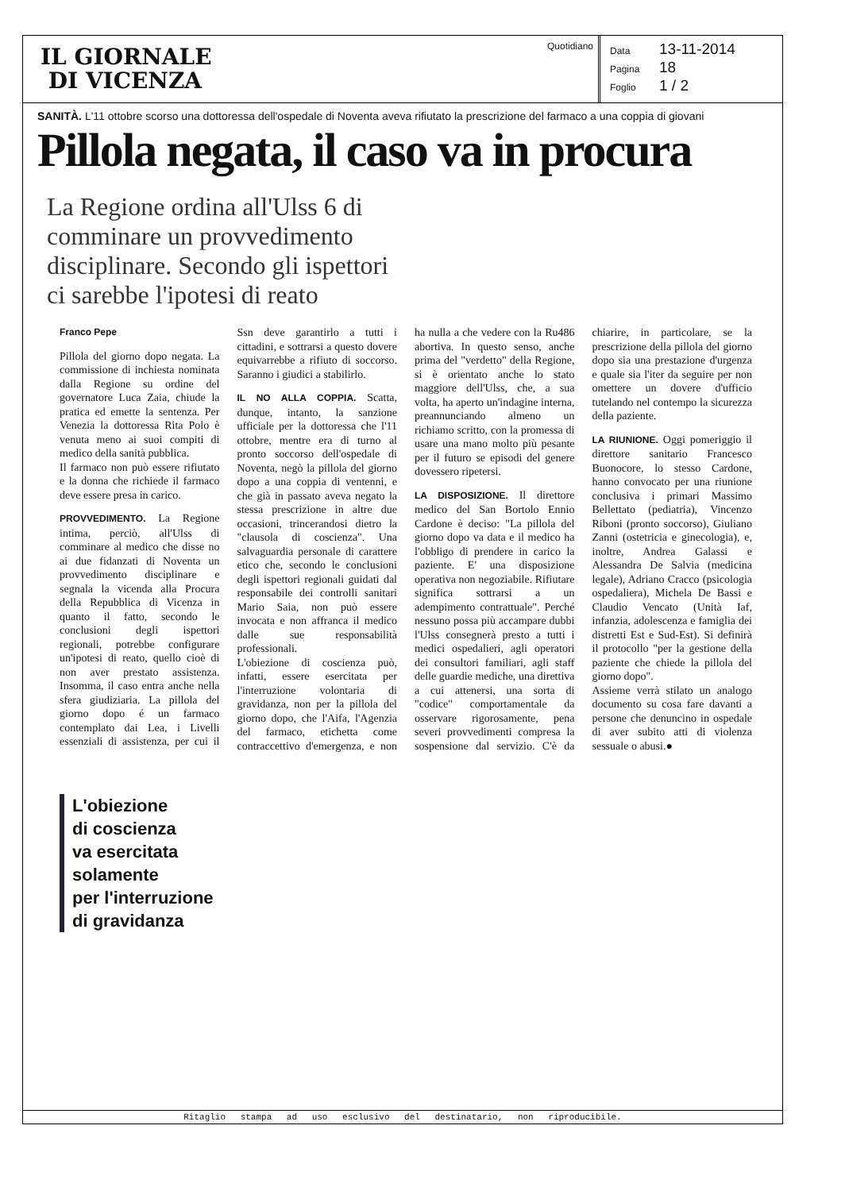IL GIORNALE
DI VICENZA
Quotidiano
Data 13-11-2014
Pagina 18
Foglio 1 / 2
SANITÀ. L'11 ottobre scorso una dottoressa dell'ospedale di Noventa aveva rifiutato la prescrizione del farmaco a una coppia di giovani
Pillola negata, il caso va in procura
La Regione ordina all'Ulss 6 di comminare un provvedimento disciplinare. Secondo gli ispettori ci sarebbe l'ipotesi di reato
Franco Pepe
Pillola del giorno dopo negata. La commissione di inchiesta nominata dalla Regione su ordine del governatore Luca Zaia, chiude la pratica ed emette la sentenza. Per Venezia la dottoressa Rita Polo è venuta meno ai suoi compiti di medico della sanità pubblica.
Il farmaco non può essere rifiutato e la donna che richiede il farmaco deve essere presa in carico.
PROVVEDIMENTO. La Regione intima, perciò, all'Ulss di comminare al medico che disse no ai due fidanzati di Noventa un provvedimento disciplinare e segnala la vicenda alla Procura della Repubblica di Vicenza in quanto il fatto, secondo le conclusioni degli ispettori regionali, potrebbe configurare un'ipotesi di reato, quello cioè di non aver prestato assistenza. Insomma, il caso entra anche nella sfera giudiziaria. La pillola del giorno dopo é un farmaco contemplato dai Lea, i Livelli essenziali di assistenza, per cui il Ssn deve garantirlo a tutti i cittadini, e sottrarsi a questo dovere equivarrebbe a rifiuto di soccorso. Saranno i giudici a stabilirlo.
IL NO ALLA COPPIA. Scatta, dunque, intanto, la sanzione ufficiale per la dottoressa che l'11 ottobre, mentre era di turno al pronto soccorso dell'ospedale di Noventa, negò la pillola del giorno dopo a una coppia di ventenni, e che già in passato aveva negato la stessa prescrizione in altre due occasioni, trincerandosi dietro la "clausola di coscienza". Una salvaguardia personale di carattere etico che, secondo le conclusioni degli ispettori regionali guidati dal responsabile dei controlli sanitari Mario Saia, non può essere invocata e non affranca il medico dalle sue responsabilità professionali.
L'obiezione di coscienza può, infatti, essere esercitata per l'interruzione volontaria di gravidanza, non per la pillola del giorno dopo, che l'Aifa, l'Agenzia del farmaco, etichetta come contraccettivo d'emergenza, e non ha nulla a che vedere con la Ru486 abortiva. In questo senso, anche prima del "verdetto" della Regione, si è orientato anche lo stato maggiore dell'Ulss, che, a sua volta, ha aperto un'indagine interna, preannunciando almeno un richiamo scritto, con la promessa di usare una mano molto più pesante per il futuro se episodi del genere dovessero ripetersi.
LA DISPOSIZIONE. Il direttore medico del San Bortolo Ennio Cardone è deciso: "La pillola del giorno dopo va data e il medico ha l'obbligo di prendere in carico la paziente. E' una disposizione operativa non negoziabile. Rifiutare significa sottrarsi a un adempimento contrattuale". Perché nessuno possa più accampare dubbi l'Ulss consegnerà presto a tutti i medici ospedalieri, agli operatori dei consultori familiari, agli staff delle guardie mediche, una direttiva a cui attenersi, una sorta di "codice" comportamentale da osservare rigorosamente, pena severi provvedimenti compresa la sospensione dal servizio. C'è da chiarire, in particolare, se la prescrizione della pillola del giorno dopo sia una prestazione d'urgenza e quale sia l'iter da seguire per non omettere un dovere d'ufficio tutelando nel contempo la sicurezza della paziente.
LA RIUNIONE. Oggi pomeriggio il direttore sanitario Francesco Buonocore, lo stesso Cardone, hanno convocato per una riunione conclusiva i primari Massimo Bellettato (pediatria), Vincenzo Riboni (pronto soccorso), Giuliano Zanni (ostetricia e ginecologia), e, inoltre, Andrea Galassi e Alessandra De Salvia (medicina legale), Adriano Cracco (psicologia ospedaliera), Michela De Bassi e Claudio Vencato (Unità Iaf, infanzia, adolescenza e famiglia dei distretti Est e Sud-Est). Si definirà il protocollo "per la gestione della paziente che chiede la pillola del giorno dopo".
Assieme verrà stilato un analogo documento su cosa fare davanti a persone che denuncino in ospedale di aver subito atti di violenza sessuale o abusi.●
L'obiezione
di coscienza
va esercitata
solamente
per l'interruzione
di gravidanza
Ritaglio stampa ad uso esclusivo del destinatario, non riproducibile.